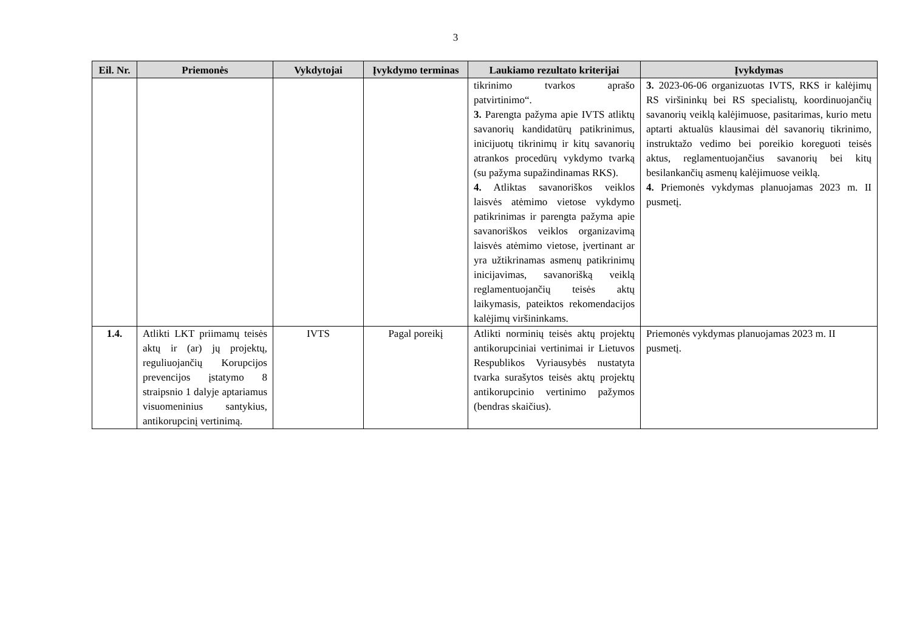3
| Eil. Nr. | Priemonės | Vykdytojai | Įvykdymo terminas | Laukiamo rezultato kriterijai | Įvykdymas |
| --- | --- | --- | --- | --- | --- |
| | | | | tikrinimo tvarkos aprašo patvirtinimo“. 3. Parengta pažyma apie IVTS atliktų savanorių kandidatūrų patikrinimus, inicijuotų tikrinimų ir kitų savanorių atrankos procedūrų vykdymo tvarką (su pažyma supažindinamas RKS). 4. Atliktas savanoriškos veiklos laisvės atėmimo vietose vykdymo patikrinimas ir parengta pažyma apie savanoriškos veiklos organizavimą laisvės atėmimo vietose, įvertinant ar yra užtikrinamas asmenų patikrinimų inicijavimas, savanorišką veiklą reglamentuojančių teisės aktų laikymasis, pateiktos rekomendacijos kalėjimų viršininkams. | 3. 2023-06-06 organizuotas IVTS, RKS ir kalėjimų RS viršininkų bei RS specialistų, koordinuojančių savanorių veiklą kalėjimuose, pasitarimas, kurio metu aptarti aktualūs klausimai dėl savanorių tikrinimo, instruktažo vedimo bei poreikio koreguoti teisės aktus, reglamentuojančius savanorių bei kitų besilankančių asmenų kalėjimuose veiklą. 4. Priemonės vykdymas planuojamas 2023 m. II pusmetį. |
| 1.4. | Atlikti LKT priimamų teisės aktų ir (ar) jų projektų, reguliuojančių Korupcijos prevencijos įstatymo 8 straipsnio 1 dalyje aptariamus visuomeninius santykius, antikorupcinį vertinimą. | IVTS | Pagal poreikį | Atlikti norminių teisės aktų projektų antikorupciniai vertinimai ir Lietuvos Respublikos Vyriausybės nustatyta tvarka surašytos teisės aktų projektų antikorupcinio vertinimo pažymos (bendras skaičius). | Priemonės vykdymas planuojamas 2023 m. II pusmetį. |